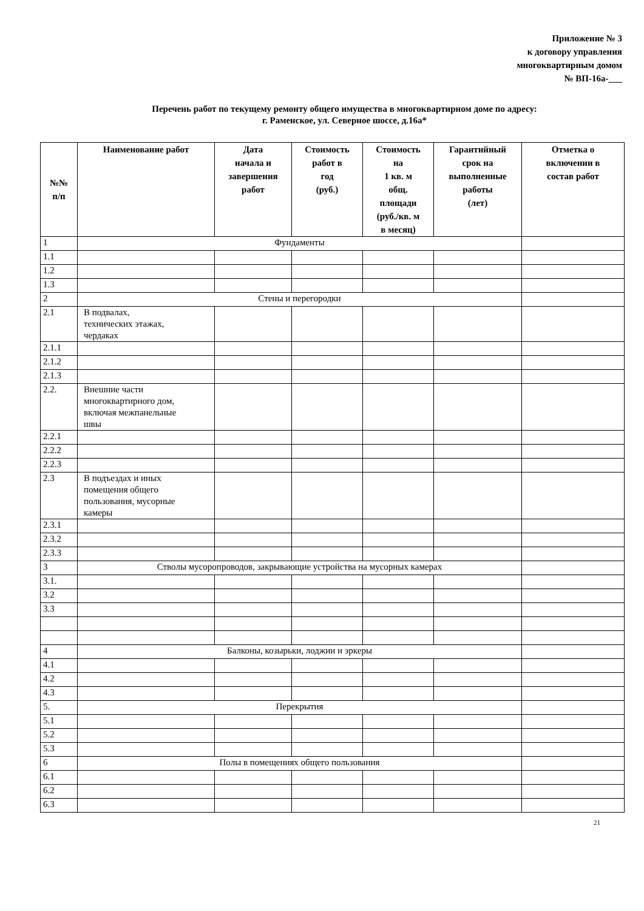Приложение № 3
к договору управления
многоквартирным домом
№ ВП-16а-___
Перечень работ по текущему ремонту общего имущества в многоквартирном доме по адресу:
г. Раменское, ул. Северное шоссе, д.16а*
| №№ п/п | Наименование работ | Дата начала и завершения работ | Стоимость работ в год (руб.) | Стоимость на 1 кв. м общ. площади (руб./кв. м в месяц) | Гарантийный срок на выполненные работы (лет) | Отметка о включении в состав работ |
| --- | --- | --- | --- | --- | --- | --- |
| 1 | Фундаменты | | | | | |
| 1.1 | | | | | | |
| 1.2 | | | | | | |
| 1.3 | | | | | | |
| 2 | Стены и перегородки | | | | | |
| 2.1 | В подвалах, технических этажах, чердаках | | | | | |
| 2.1.1 | | | | | | |
| 2.1.2 | | | | | | |
| 2.1.3 | | | | | | |
| 2.2. | Внешние части многоквартирного дом, включая межпанельные швы | | | | | |
| 2.2.1 | | | | | | |
| 2.2.2 | | | | | | |
| 2.2.3 | | | | | | |
| 2.3 | В подъездах и иных помещения общего пользования, мусорные камеры | | | | | |
| 2.3.1 | | | | | | |
| 2.3.2 | | | | | | |
| 2.3.3 | | | | | | |
| 3 | Стволы мусоропроводов, закрывающие устройства на мусорных камерах | | | | | |
| 3.1. | | | | | | |
| 3.2 | | | | | | |
| 3.3 | | | | | | |
| 4 | Балконы, козырьки, лоджии и эркеры | | | | | |
| 4.1 | | | | | | |
| 4.2 | | | | | | |
| 4.3 | | | | | | |
| 5. | Перекрытия | | | | | |
| 5.1 | | | | | | |
| 5.2 | | | | | | |
| 5.3 | | | | | | |
| 6 | Полы в помещениях общего пользования | | | | | |
| 6.1 | | | | | | |
| 6.2 | | | | | | |
| 6.3 | | | | | | |
21